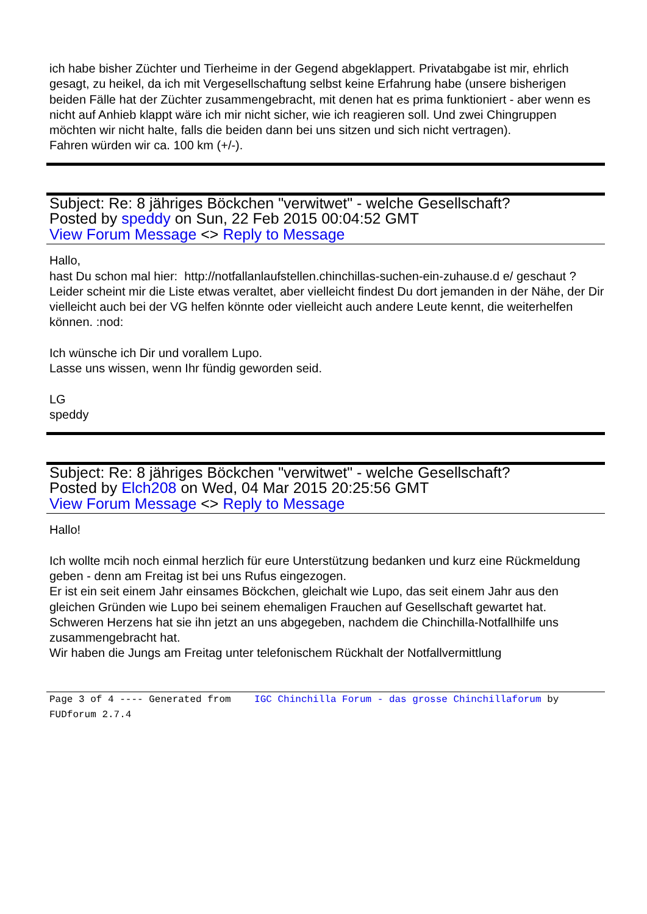ich habe bisher Züchter und Tierheime in der Gegend abgeklappert. Privatabgabe ist mir, ehrlich gesagt, zu heikel, da ich mit Vergesellschaftung selbst keine Erfahrung habe (unsere bisherigen beiden Fälle hat der Züchter zusammengebracht, mit denen hat es prima funktioniert - aber wenn es nicht auf Anhieb klappt wäre ich mir nicht sicher, wie ich reagieren soll. Und zwei Chingruppen möchten wir nicht halte, falls die beiden dann bei uns sitzen und sich nicht vertragen).
Fahren würden wir ca. 100 km (+/-).
Subject: Re: 8 jähriges Böckchen "verwitwet" - welche Gesellschaft?
Posted by speddy on Sun, 22 Feb 2015 00:04:52 GMT
View Forum Message <> Reply to Message
Hallo,
hast Du schon mal hier: http://notfallanlaufstellen.chinchillas-suchen-ein-zuhause.d e/ geschaut ?
Leider scheint mir die Liste etwas veraltet, aber vielleicht findest Du dort jemanden in der Nähe, der Dir vielleicht auch bei der VG helfen könnte oder vielleicht auch andere Leute kennt, die weiterhelfen können. :nod:
Ich wünsche ich Dir und vorallem Lupo.
Lasse uns wissen, wenn Ihr fündig geworden seid.
LG
speddy
Subject: Re: 8 jähriges Böckchen "verwitwet" - welche Gesellschaft?
Posted by Elch208 on Wed, 04 Mar 2015 20:25:56 GMT
View Forum Message <> Reply to Message
Hallo!
Ich wollte mcih noch einmal herzlich für eure Unterstützung bedanken und kurz eine Rückmeldung geben - denn am Freitag ist bei uns Rufus eingezogen.
Er ist ein seit einem Jahr einsames Böckchen, gleichalt wie Lupo, das seit einem Jahr aus den gleichen Gründen wie Lupo bei seinem ehemaligen Frauchen auf Gesellschaft gewartet hat.
Schweren Herzens hat sie ihn jetzt an uns abgegeben, nachdem die Chinchilla-Notfallhilfe uns zusammengebracht hat.
Wir haben die Jungs am Freitag unter telefonischem Rückhalt der Notfallvermittlung
Page 3 of 4 ---- Generated from IGC Chinchilla Forum - das grosse Chinchillaforum by FUDforum 2.7.4